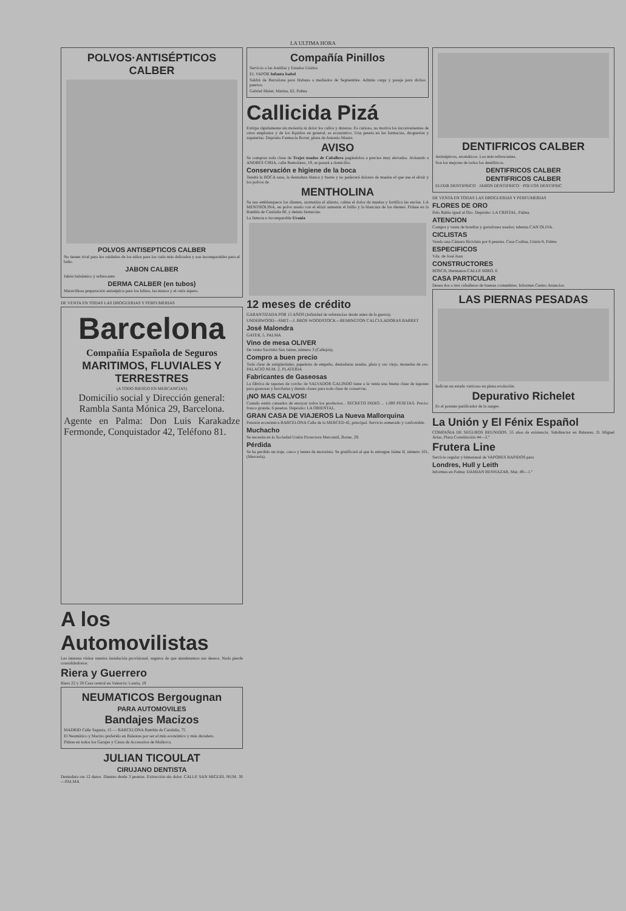LA ULTIMA HORA
POLVOS·ANTISÉPTICOS CALBER
POLVOS ANTISEPTICOS CALBER
No tienen rival para los cuidados de los niños para los cutis más delicados y son incomparables para el baño.
JABON CALBER
Jabón balsámico y refrescante
DERMA CALBER (en tubos)
Maravillosa preparación antiséptica para los labios, las manos y el cutis áspero.
DE VENTA EN TODAS LAS DROGUERIAS Y PERFUMERIAS
Barcelona
Compañía Española de Seguros
MARITIMOS, FLUVIALES Y TERRESTRES
(A TODO RIESGO EN MERCANCIAS)
Domicilio social y Dirección general: Rambla Santa Mónica 29, Barcelona.
Agente en Palma: Don Luis Karakadze Fermonde, Conquistador 42, Teléfono 81.
A los Automovilistas
Les interesa visitar nuestra instalación provisional, seguros de que atenderemos sus deseos. Nada pierde consultándonos.
Riera y Guerrero
Riera 22 y 28 Casa central en Valencia: Lauria, 19
NEUMATICOS Bergougnan
PARA AUTOMOVILES
Bandajes Macizos
MADRID Calle Sagasta, 15 — BARCELONA Rambla de Cataluña, 75
El Neumático y Macizo preferido en Baleares por ser el más económico y más duradero.
Pídase en todos los Garajes y Casas de Accesorios de Mallorca.
JULIAN TICOULAT
CIRUJANO DENTISTA
Dentadura ras 12 duros. Dientes desde 3 pesetas. Extracción sin dolor. CALLE SAN MIGUEL NUM. 30—PALMA
Compañía Pinillos
Servicio a las Antillas y Estados Unidos
EL VAPOR Infanta Isabel
Saldrá de Barcelona para Habana a mediados de Septiembre. Admite carga y pasaje para dichos puertos.
Gabriel Mulet, Marina, 62, Palma
Callicida Pizá
Extirpa rápidamente sin molestia ni dolor los callos y durezas. Es curioso, no motiva los inconvenientes de otros emplastos y de los líquidos en general, es económico. Una peseta en las farmacias, droguerías y zapaterías. Depósito Farmacia Rover, plaza de Antonio Maura.
AVISO
Se compran toda clase de Trajes usados de Caballero pagándolos a precios muy elevados. Avisando a ANDRES CIRIA, calle Remolares, 19, se pasará a domicilio.
Conservación e higiene de la boca
Tendrá la BOCA sana, la dentadura blanca y fuerte y no padecerá dolores de muelas el que use el elixir y los polvos de
MENTHOLINA
Su uso emblanquece los dientes, aromatiza el aliento, calma el dolor de muelas y fortifica las encías. LA MENTHOLINA, en polvo usado con el elixir aumenta el brillo y la blancura de los dientes. Pídase en la Rambla de Cataluña 60, y demás farmacias.
La famosa e incomparable Urania
12 meses de crédito
GARANTIZADA POR 15 AÑOS (Infinidad de referencias desde antes de la guerra).
UNDERWOOD—SMIT—J. BROS WOODSTOCK—REMINGTON CALCULADORAS BARRET
José Malondra
GATER, 5, PALMA
Vino de mesa OLIVER
De venta Sacristía San Jaime, número 3 (Callejón).
Compro a buen precio
Toda clase de antigüedades, papeletas de empeño, dentaduras usadas, plata y oro viejo, monedas de oro. PALACIO NUM. 2, PLATERIA
Fabricantes de Gaseosas
La fábrica de tapones de corcho de SALVADOR GALINDO tiene a la venta una buena clase de tapones para gaseosas y horchatas y demás clases para toda clase de conservas.
¡NO MAS CALVOS!
Cuando estéis cansados de ensayar todos los productos... SECRETO INDIO ... 1.000 PESETAS. Precio: frasco grande, 6 pesetas. Depósito: LA ORIENTAL.
GRAN CASA DE VIAJEROS La Nueva Mallorquina
Pensión económica BARCELONA Calle de la MERCED 42, principal. Servicio esmerado y confortable.
Muchacho
Se necesita en la Sociedad Unión Protectora Mercantil, Borne, 29.
Pérdida
Se ha perdido un traje, casco y lentes de motorista. Se gratificará al que lo entregue Jaime II, número 101, (Mercería).
DENTIFRICOS CALBER
Antisépticos, aromáticos. Los más refrescantes.
Son los mejores de todos los dentífricos.
DENTIFRICOS CALBER
DENTIFRICOS CALBER
ELIXIR DENTIFRICO · JABON DENTIFRICO · POLVOS DENTIFRIC
DE VENTA EN TODAS LAS DROGUERIAS Y PERFUMERIAS
FLORES DE ORO
Pelo Rubio igual al Oro. Depósito: LA CRISTAL, Palma.
ATENCION
Compra y venta de botellas y garrafones usados; taberna CAN OLIVA.
CICLISTAS
Vendo una Cámara Bicicleta por 6 pesetas. Casa Codina, Unión 8, Palma
ESPECIFICOS
Vda. de José Juan
CONSTRUCTORES
BOSCH, Hermanos CALLE MIRO, 6
CASA PARTICULAR
Desea dos o tres caballeros de buenas costumbres. Informes Centro Anuncios.
LAS PIERNAS PESADAS
Indican un estado varicoso en plena evolución.
Depurativo Richelet
Es el potente purificador de la sangre.
La Unión y El Fénix Español
COMPAÑIA DE SEGUROS REUNIDOS. 55 años de existencia. Subdirector en Baleares, D. Miguel Arias, Plaza Constitución 44—2.º
Frutera Line
Servicio regular y bimensual de VAPORES RAPIDOS para
Londres, Hull y Leith
Informes en Palma: DAMIAN BENNAZAR, Mar, 49—1.º